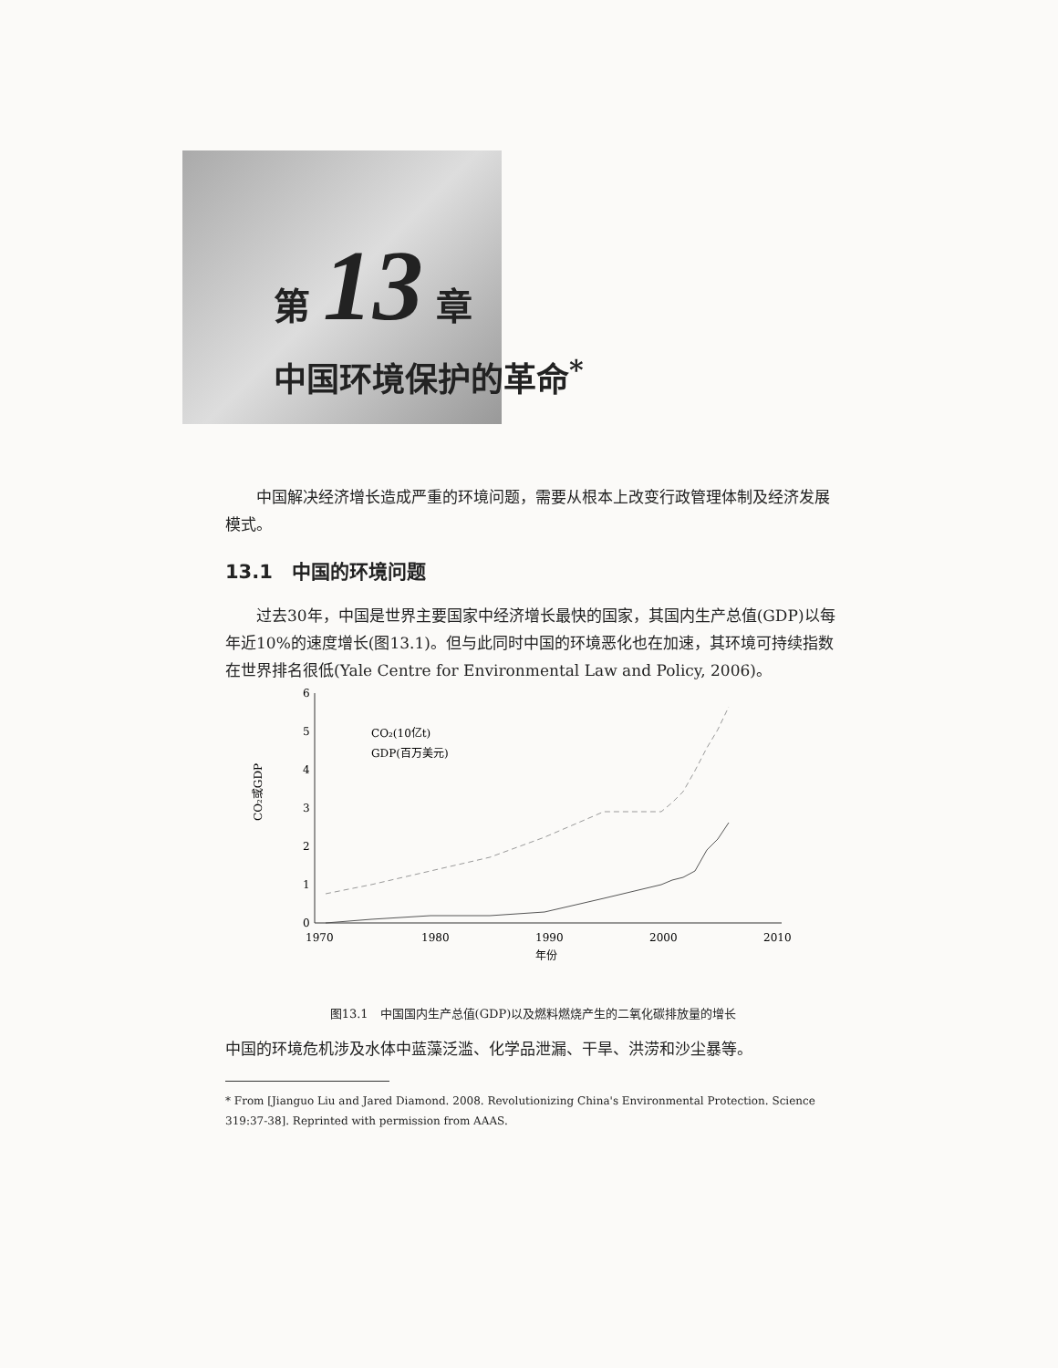第 13 章
中国环境保护的革命<sup>*</sup>
中国解决经济增长造成严重的环境问题，需要从根本上改变行政管理体制及经济发展模式。
13.1　中国的环境问题
过去30年，中国是世界主要国家中经济增长最快的国家，其国内生产总值(GDP)以每年近10%的速度增长(图13.1)。但与此同时中国的环境恶化也在加速，其环境可持续指数在世界排名很低(Yale Centre for Environmental Law and Policy, 2006)。
6
5
4
3
2
1
0
1970
1980
1990
2000
2010
年份
CO₂或GDP
CO₂(10亿t)
GDP(百万美元)
图13.1　中国国内生产总值(GDP)以及燃料燃烧产生的二氧化碳排放量的增长
中国的环境危机涉及水体中蓝藻泛滥、化学品泄漏、干旱、洪涝和沙尘暴等。
* From [Jianguo Liu and Jared Diamond. 2008. Revolutionizing China's Environmental Protection. Science 319:37-38]. Reprinted with permission from AAAS.